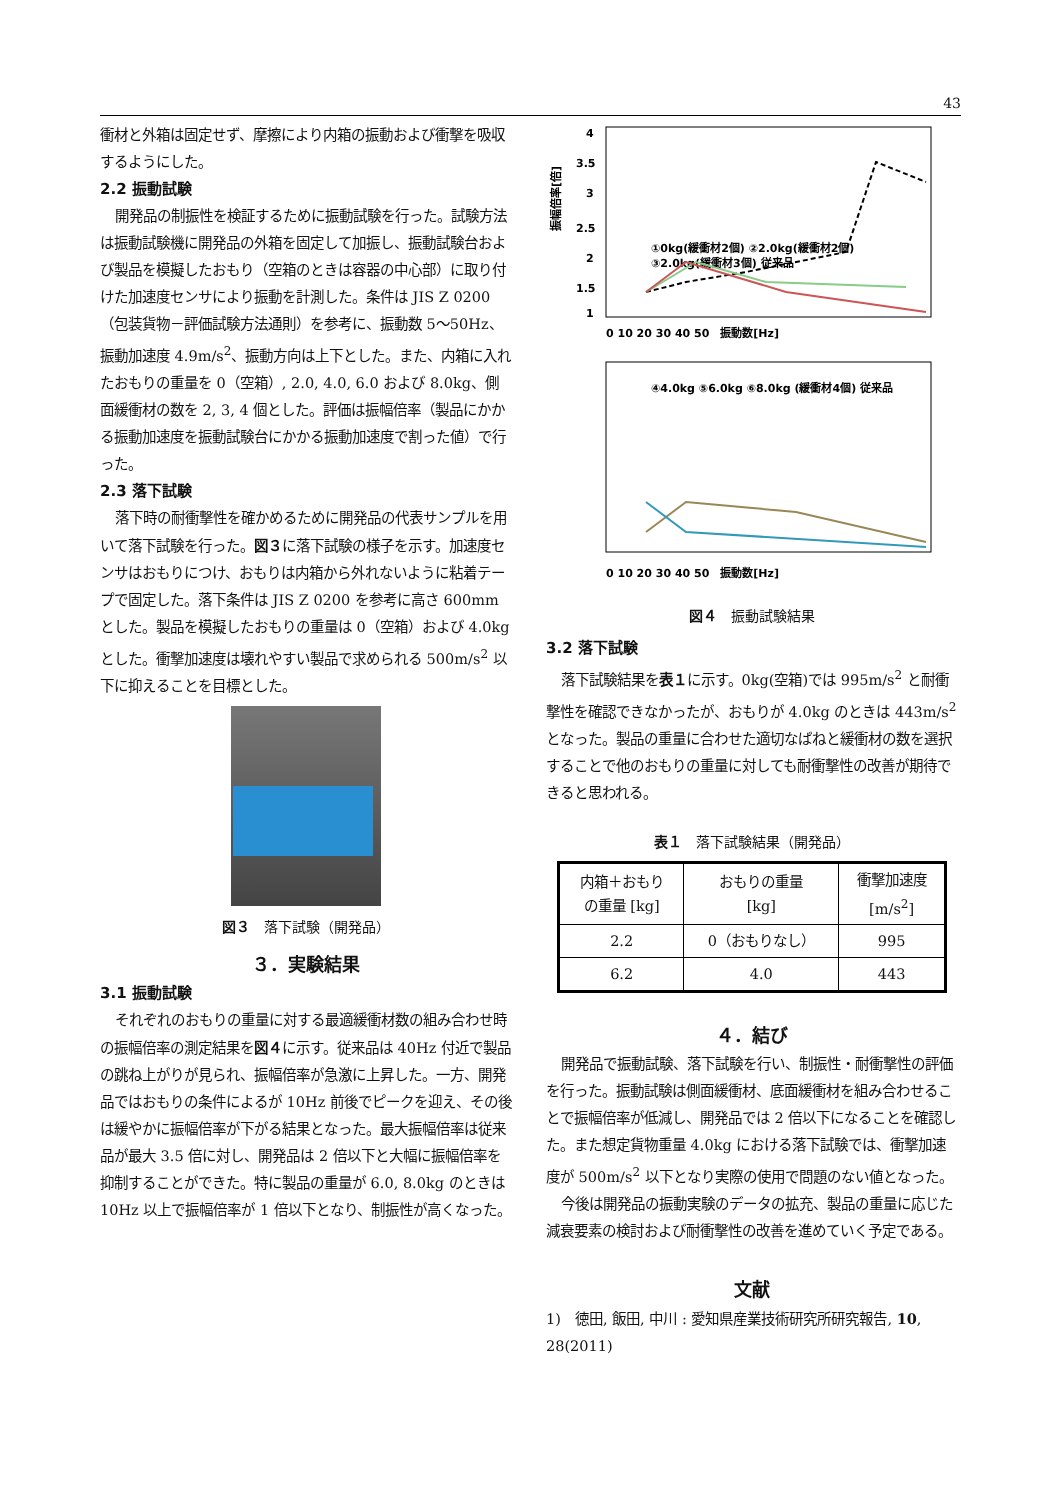43
衝材と外箱は固定せず、摩擦により内箱の振動および衝撃を吸収するようにした。
2.2 振動試験
開発品の制振性を検証するために振動試験を行った。試験方法は振動試験機に開発品の外箱を固定して加振し、振動試験台および製品を模擬したおもり（空箱のときは容器の中心部）に取り付けた加速度センサにより振動を計測した。条件は JIS Z 0200（包装貨物－評価試験方法通則）を参考に、振動数 5～50Hz、振動加速度 4.9m/s<sup>2</sup>、振動方向は上下とした。また、内箱に入れたおもりの重量を 0（空箱）, 2.0, 4.0, 6.0 および 8.0kg、側面緩衝材の数を 2, 3, 4 個とした。評価は振幅倍率（製品にかかる振動加速度を振動試験台にかかる振動加速度で割った値）で行った。
2.3 落下試験
落下時の耐衝撃性を確かめるために開発品の代表サンプルを用いて落下試験を行った。図３に落下試験の様子を示す。加速度センサはおもりにつけ、おもりは内箱から外れないように粘着テープで固定した。落下条件は JIS Z 0200 を参考に高さ 600mm とした。製品を模擬したおもりの重量は 0（空箱）および 4.0kg とした。衝撃加速度は壊れやすい製品で求められる 500m/s<sup>2</sup> 以下に抑えることを目標とした。
図３　落下試験（開発品）
３．実験結果
3.1 振動試験
それぞれのおもりの重量に対する最適緩衝材数の組み合わせ時の振幅倍率の測定結果を図４に示す。従来品は 40Hz 付近で製品の跳ね上がりが見られ、振幅倍率が急激に上昇した。一方、開発品ではおもりの条件によるが 10Hz 前後でピークを迎え、その後は緩やかに振幅倍率が下がる結果となった。最大振幅倍率は従来品が最大 3.5 倍に対し、開発品は 2 倍以下と大幅に振幅倍率を抑制することができた。特に製品の重量が 6.0, 8.0kg のときは 10Hz 以上で振幅倍率が 1 倍以下となり、制振性が高くなった。
4
3.5
3
2.5
2
1.5
1
①0kg(緩衝材2個) ②2.0kg(緩衝材2個)
③2.0kg(緩衝材3個) 従来品
0 10 20 30 40 50　振動数[Hz]
振幅倍率[倍]
④4.0kg ⑤6.0kg ⑥8.0kg (緩衝材4個) 従来品
0 10 20 30 40 50　振動数[Hz]
図４　振動試験結果
3.2 落下試験
落下試験結果を表１に示す。0kg(空箱)では 995m/s<sup>2</sup> と耐衝撃性を確認できなかったが、おもりが 4.0kg のときは 443m/s<sup>2</sup> となった。製品の重量に合わせた適切なばねと緩衝材の数を選択することで他のおもりの重量に対しても耐衝撃性の改善が期待できると思われる。
表１　落下試験結果（開発品）
| 内箱＋おもり の重量 [kg] | おもりの重量 [kg] | 衝撃加速度 [m/s<sup>2</sup>] |
| --- | --- | --- |
| 2.2 | 0（おもりなし） | 995 |
| 6.2 | 4.0 | 443 |
４．結び
開発品で振動試験、落下試験を行い、制振性・耐衝撃性の評価を行った。振動試験は側面緩衝材、底面緩衝材を組み合わせることで振幅倍率が低減し、開発品では 2 倍以下になることを確認した。また想定貨物重量 4.0kg における落下試験では、衝撃加速度が 500m/s<sup>2</sup> 以下となり実際の使用で問題のない値となった。
今後は開発品の振動実験のデータの拡充、製品の重量に応じた減衰要素の検討および耐衝撃性の改善を進めていく予定である。
文献
1)　徳田, 飯田, 中川 : 愛知県産業技術研究所研究報告, 10, 28(2011)